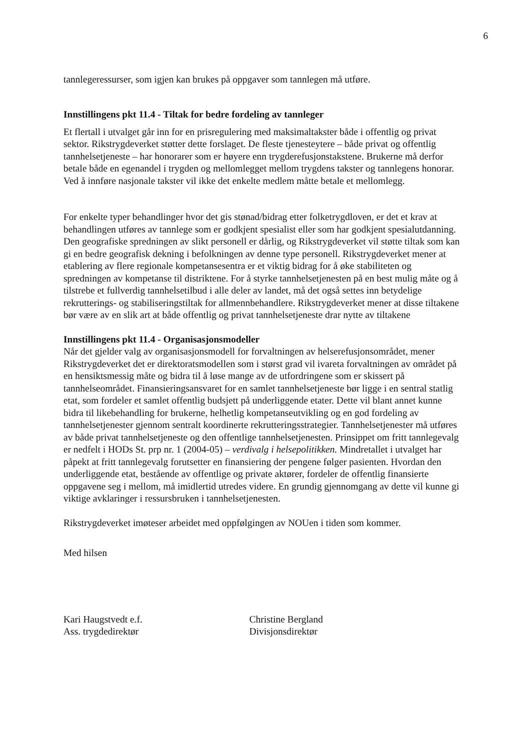6
tannlegeressurser, som igjen kan brukes på oppgaver som tannlegen må utføre.
Innstillingens pkt 11.4 - Tiltak for bedre fordeling av tannleger
Et flertall i utvalget går inn for en prisregulering med maksimaltakster både i offentlig og privat sektor. Rikstrygdeverket støtter dette forslaget. De fleste tjenesteytere – både privat og offentlig tannhelsetjeneste – har honorarer som er høyere enn trygderefusjonstakstene. Brukerne må derfor betale både en egenandel i trygden og mellomlegget mellom trygdens takster og tannlegens honorar. Ved å innføre nasjonale takster vil ikke det enkelte medlem måtte betale et mellomlegg.
For enkelte typer behandlinger hvor det gis stønad/bidrag etter folketrygdloven, er det et krav at behandlingen utføres av tannlege som er godkjent spesialist eller som har godkjent spesialutdanning. Den geografiske spredningen av slikt personell er dårlig, og Rikstrygdeverket vil støtte tiltak som kan gi en bedre geografisk dekning i befolkningen av denne type personell. Rikstrygdeverket mener at etablering av flere regionale kompetansesentra er et viktig bidrag for å øke stabiliteten og spredningen av kompetanse til distriktene. For å styrke tannhelsetjenesten på en best mulig måte og å tilstrebe et fullverdig tannhelsetilbud i alle deler av landet, må det også settes inn betydelige rekrutterings- og stabiliseringstiltak for allmennbehandlere. Rikstrygdeverket mener at disse tiltakene bør være av en slik art at både offentlig og privat tannhelsetjeneste drar nytte av tiltakene
Innstillingens pkt 11.4 - Organisasjonsmodeller
Når det gjelder valg av organisasjonsmodell for forvaltningen av helserefusjonsområdet, mener Rikstrygdeverket det er direktoratsmodellen som i størst grad vil ivareta forvaltningen av området på en hensiktsmessig måte og bidra til å løse mange av de utfordringene som er skissert på tannhelseområdet. Finansieringsansvaret for en samlet tannhelsetjeneste bør ligge i en sentral statlig etat, som fordeler et samlet offentlig budsjett på underliggende etater. Dette vil blant annet kunne bidra til likebehandling for brukerne, helhetlig kompetanseutvikling og en god fordeling av tannhelsetjenester gjennom sentralt koordinerte rekrutteringsstrategier. Tannhelsetjenester må utføres av både privat tannhelsetjeneste og den offentlige tannhelsetjenesten. Prinsippet om fritt tannlegevalg er nedfelt i HODs St. prp nr. 1 (2004-05) – verdivalg i helsepolitikken. Mindretallet i utvalget har påpekt at fritt tannlegevalg forutsetter en finansiering der pengene følger pasienten. Hvordan den underliggende etat, bestående av offentlige og private aktører, fordeler de offentlig finansierte oppgavene seg i mellom, må imidlertid utredes videre. En grundig gjennomgang av dette vil kunne gi viktige avklaringer i ressursbruken i tannhelsetjenesten.
Rikstrygdeverket imøteser arbeidet med oppfølgingen av NOUen i tiden som kommer.
Med hilsen
Kari Haugstvedt e.f.
Ass. trygdedirektør
Christine Bergland
Divisjonsdirektør